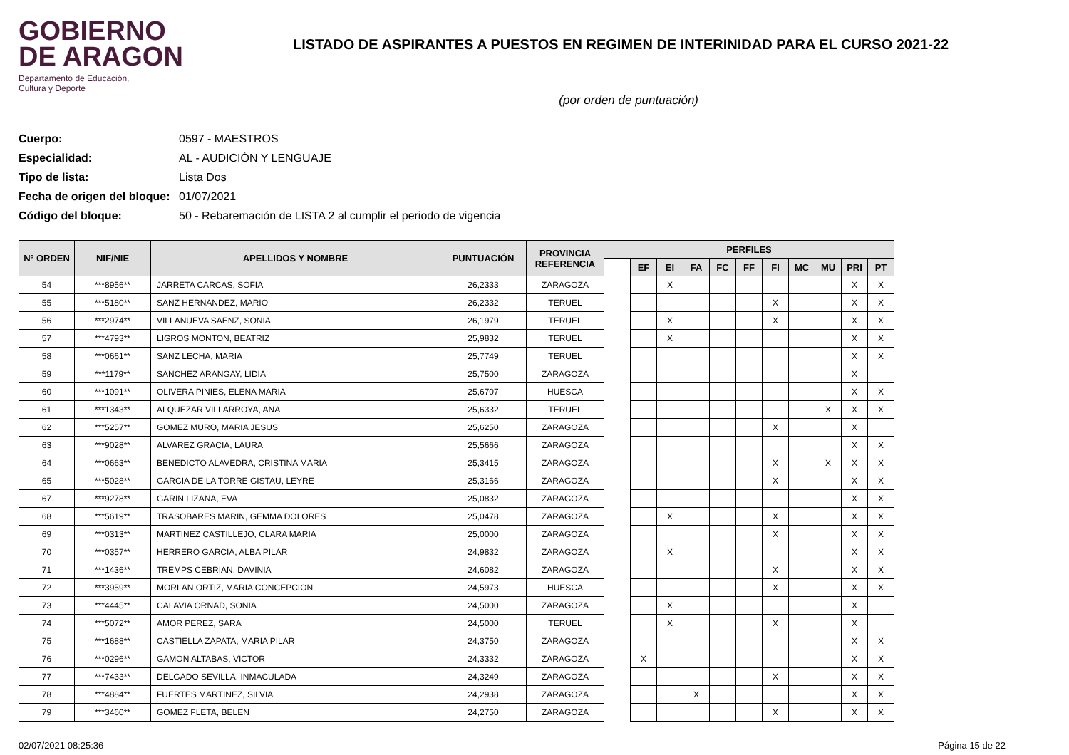GOBIERNO
DE ARAGON
Departamento de Educación,
Cultura y Deporte
LISTADO DE ASPIRANTES A PUESTOS EN REGIMEN DE INTERINIDAD PARA EL CURSO 2021-22
(por orden de puntuación)
Cuerpo: 0597 - MAESTROS
Especialidad: AL - AUDICIÓN Y LENGUAJE
Tipo de lista: Lista Dos
Fecha de origen del bloque: 01/07/2021
Código del bloque: 50 - Rebaremación de LISTA 2 al cumplir el periodo de vigencia
| Nº ORDEN | NIF/NIE | APELLIDOS Y NOMBRE | PUNTUACIÓN | PROVINCIA REFERENCIA | PERFILES | | | | | | | | | | |
| --- | --- | --- | --- | --- | --- | --- | --- | --- | --- | --- | --- | --- | --- | --- | --- |
| | | | | | | EF | EI | FA | FC | FF | FI | MC | MU | PRI | PT |
| 54 | ***8956** | JARRETA CARCAS, SOFIA | 26,2333 | ZARAGOZA | | | X | | | | | | | X | X |
| 55 | ***5180** | SANZ HERNANDEZ, MARIO | 26,2332 | TERUEL | | | | | | | X | | | X | X |
| 56 | ***2974** | VILLANUEVA SAENZ, SONIA | 26,1979 | TERUEL | | | X | | | | X | | | X | X |
| 57 | ***4793** | LIGROS MONTON, BEATRIZ | 25,9832 | TERUEL | | | X | | | | | | | X | X |
| 58 | ***0661** | SANZ LECHA, MARIA | 25,7749 | TERUEL | | | | | | | | | | X | X |
| 59 | ***1179** | SANCHEZ ARANGAY, LIDIA | 25,7500 | ZARAGOZA | | | | | | | | | | X | |
| 60 | ***1091** | OLIVERA PINIES, ELENA MARIA | 25,6707 | HUESCA | | | | | | | | | | X | X |
| 61 | ***1343** | ALQUEZAR VILLARROYA, ANA | 25,6332 | TERUEL | | | | | | | | | X | X | X |
| 62 | ***5257** | GOMEZ MURO, MARIA JESUS | 25,6250 | ZARAGOZA | | | | | | | X | | | X | |
| 63 | ***9028** | ALVAREZ GRACIA, LAURA | 25,5666 | ZARAGOZA | | | | | | | | | | X | X |
| 64 | ***0663** | BENEDICTO ALAVEDRA, CRISTINA MARIA | 25,3415 | ZARAGOZA | | | | | | | X | | X | X | X |
| 65 | ***5028** | GARCIA DE LA TORRE GISTAU, LEYRE | 25,3166 | ZARAGOZA | | | | | | | X | | | X | X |
| 67 | ***9278** | GARIN LIZANA, EVA | 25,0832 | ZARAGOZA | | | | | | | | | | X | X |
| 68 | ***5619** | TRASOBARES MARIN, GEMMA DOLORES | 25,0478 | ZARAGOZA | | | X | | | | X | | | X | X |
| 69 | ***0313** | MARTINEZ CASTILLEJO, CLARA MARIA | 25,0000 | ZARAGOZA | | | | | | | X | | | X | X |
| 70 | ***0357** | HERRERO GARCIA, ALBA PILAR | 24,9832 | ZARAGOZA | | | X | | | | | | | X | X |
| 71 | ***1436** | TREMPS CEBRIAN, DAVINIA | 24,6082 | ZARAGOZA | | | | | | | X | | | X | X |
| 72 | ***3959** | MORLAN ORTIZ, MARIA CONCEPCION | 24,5973 | HUESCA | | | | | | | X | | | X | X |
| 73 | ***4445** | CALAVIA ORNAD, SONIA | 24,5000 | ZARAGOZA | | | X | | | | | | | X | |
| 74 | ***5072** | AMOR PEREZ, SARA | 24,5000 | TERUEL | | | X | | | | X | | | X | |
| 75 | ***1688** | CASTIELLA ZAPATA, MARIA PILAR | 24,3750 | ZARAGOZA | | | | | | | | | | X | X |
| 76 | ***0296** | GAMON ALTABAS, VICTOR | 24,3332 | ZARAGOZA | | X | | | | | | | | X | X |
| 77 | ***7433** | DELGADO SEVILLA, INMACULADA | 24,3249 | ZARAGOZA | | | | | | | X | | | X | X |
| 78 | ***4884** | FUERTES MARTINEZ, SILVIA | 24,2938 | ZARAGOZA | | | | X | | | | | | X | X |
| 79 | ***3460** | GOMEZ FLETA, BELEN | 24,2750 | ZARAGOZA | | | | | | | X | | | X | X |
02/07/2021 08:25:36 Página 15 de 22